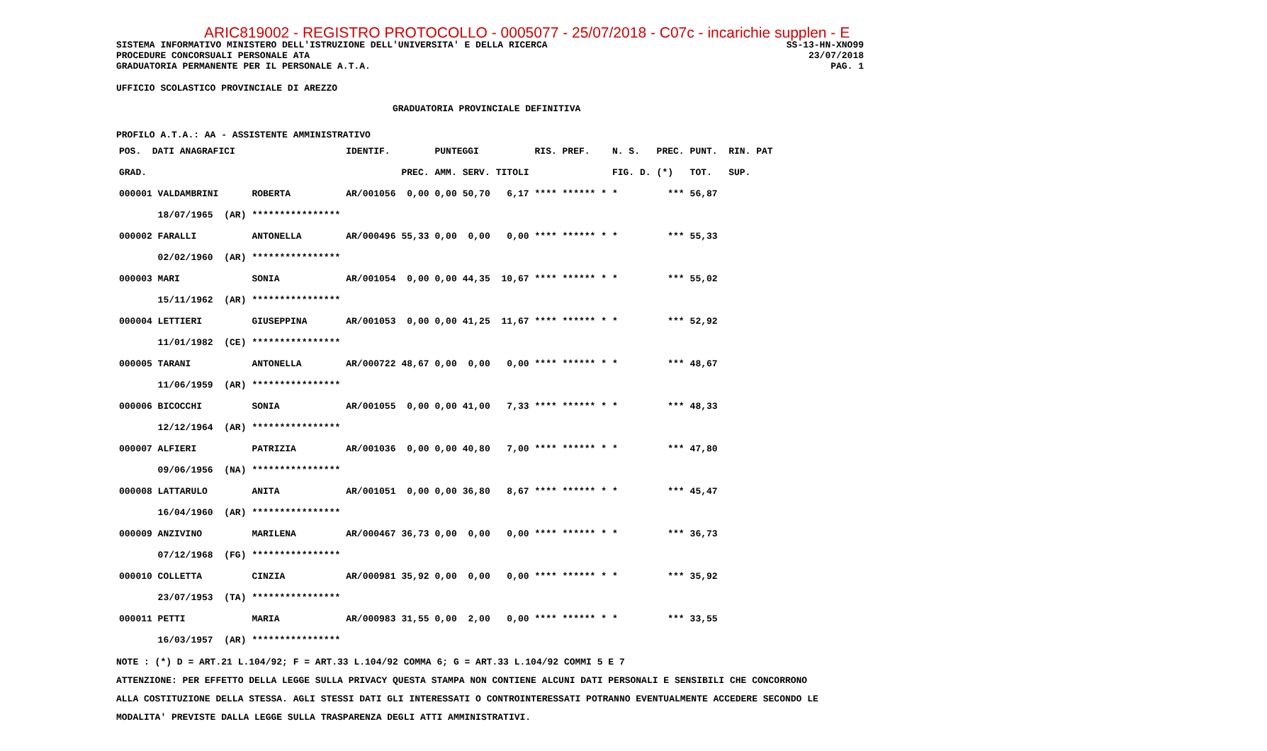ARIC819002 - REGISTRO PROTOCOLLO - 0005077 - 25/07/2018 - C07c - incarichie supplen - E
SISTEMA INFORMATIVO MINISTERO DELL'ISTRUZIONE DELL'UNIVERSITA' E DELLA RICERCA SS-13-HN-XNO99
PROCEDURE CONCORSUALI PERSONALE ATA 23/07/2018
GRADUATORIA PERMANENTE PER IL PERSONALE A.T.A. PAG. 1
UFFICIO SCOLASTICO PROVINCIALE DI AREZZO
GRADUATORIA PROVINCIALE DEFINITIVA
PROFILO A.T.A.: AA - ASSISTENTE AMMINISTRATIVO
| POS. DATI ANAGRAFICI | | IDENTIF. | | PUNTEGGI | | | RIS. PREF. | N. S. | PREC. | PUNT. RIN. PAT |
| --- | --- | --- | --- | --- | --- | --- | --- | --- | --- | --- |
| GRAD. | | | PREC. | AMM. | SERV. | TITOLI | | FIG. D. | (*) | TOT. SUP. |
| 000001 VALDAMBRINI | ROBERTA | AR/001056 | 0,00 | 0,00 | 50,70 | 6,17 | **** ****** * | * | *** | 56,87 |
| 18/07/1965 (AR) | **************** | | | | | | | | | |
| 000002 FARALLI | ANTONELLA | AR/000496 | 55,33 | 0,00 | 0,00 | 0,00 | **** ****** * | * | *** | 55,33 |
| 02/02/1960 (AR) | **************** | | | | | | | | | |
| 000003 MARI | SONIA | AR/001054 | 0,00 | 0,00 | 44,35 | 10,67 | **** ****** * | * | *** | 55,02 |
| 15/11/1962 (AR) | **************** | | | | | | | | | |
| 000004 LETTIERI | GIUSEPPINA | AR/001053 | 0,00 | 0,00 | 41,25 | 11,67 | **** ****** * | * | *** | 52,92 |
| 11/01/1982 (CE) | **************** | | | | | | | | | |
| 000005 TARANI | ANTONELLA | AR/000722 | 48,67 | 0,00 | 0,00 | 0,00 | **** ****** * | * | *** | 48,67 |
| 11/06/1959 (AR) | **************** | | | | | | | | | |
| 000006 BICOCCHI | SONIA | AR/001055 | 0,00 | 0,00 | 41,00 | 7,33 | **** ****** * | * | *** | 48,33 |
| 12/12/1964 (AR) | **************** | | | | | | | | | |
| 000007 ALFIERI | PATRIZIA | AR/001036 | 0,00 | 0,00 | 40,80 | 7,00 | **** ****** * | * | *** | 47,80 |
| 09/06/1956 (NA) | **************** | | | | | | | | | |
| 000008 LATTARULO | ANITA | AR/001051 | 0,00 | 0,00 | 36,80 | 8,67 | **** ****** * | * | *** | 45,47 |
| 16/04/1960 (AR) | **************** | | | | | | | | | |
| 000009 ANZIVINO | MARILENA | AR/000467 | 36,73 | 0,00 | 0,00 | 0,00 | **** ****** * | * | *** | 36,73 |
| 07/12/1968 (FG) | **************** | | | | | | | | | |
| 000010 COLLETTA | CINZIA | AR/000981 | 35,92 | 0,00 | 0,00 | 0,00 | **** ****** * | * | *** | 35,92 |
| 23/07/1953 (TA) | **************** | | | | | | | | | |
| 000011 PETTI | MARIA | AR/000983 | 31,55 | 0,00 | 2,00 | 0,00 | **** ****** * | * | *** | 33,55 |
| 16/03/1957 (AR) | **************** | | | | | | | | | |
NOTE : (*) D = ART.21 L.104/92; F = ART.33 L.104/92 COMMA 6; G = ART.33 L.104/92 COMMI 5 E 7
ATTENZIONE: PER EFFETTO DELLA LEGGE SULLA PRIVACY QUESTA STAMPA NON CONTIENE ALCUNI DATI PERSONALI E SENSIBILI CHE CONCORRONO
ALLA COSTITUZIONE DELLA STESSA. AGLI STESSI DATI GLI INTERESSATI O CONTROINTERESSATI POTRANNO EVENTUALMENTE ACCEDERE SECONDO LE
MODALITA' PREVISTE DALLA LEGGE SULLA TRASPARENZA DEGLI ATTI AMMINISTRATIVI.